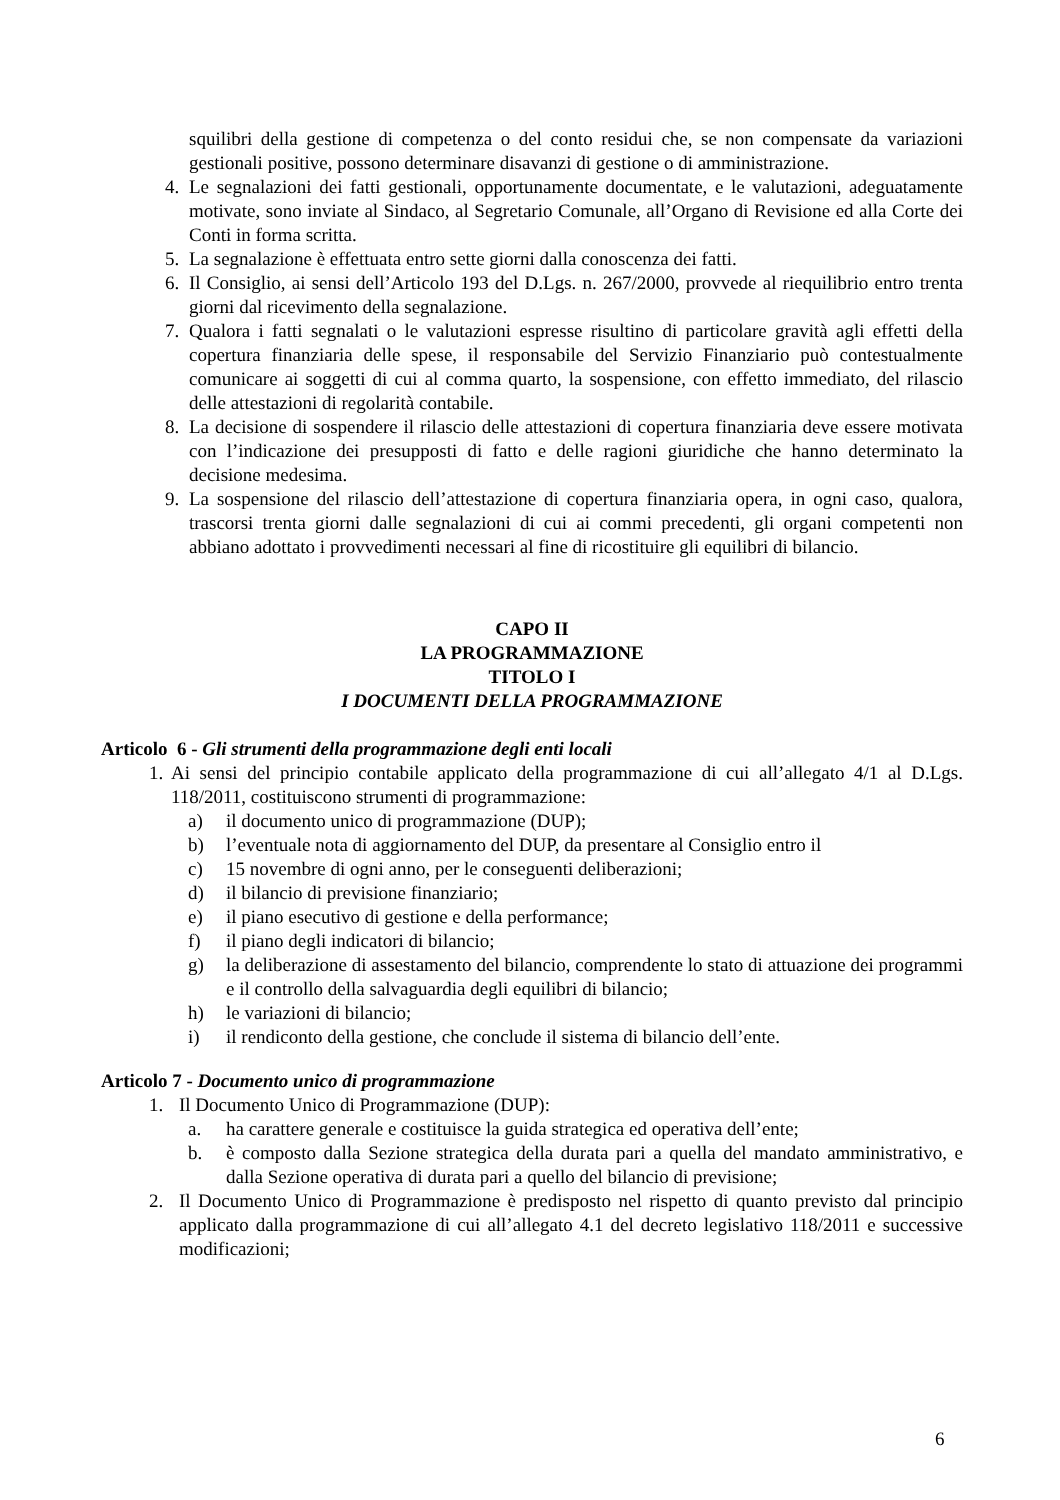squilibri della gestione di competenza o del conto residui che, se non compensate da variazioni gestionali positive, possono determinare disavanzi di gestione o di amministrazione.
4. Le segnalazioni dei fatti gestionali, opportunamente documentate, e le valutazioni, adeguatamente motivate, sono inviate al Sindaco, al Segretario Comunale, all’Organo di Revisione ed alla Corte dei Conti in forma scritta.
5. La segnalazione è effettuata entro sette giorni dalla conoscenza dei fatti.
6. Il Consiglio, ai sensi dell’Articolo 193 del D.Lgs. n. 267/2000, provvede al riequilibrio entro trenta giorni dal ricevimento della segnalazione.
7. Qualora i fatti segnalati o le valutazioni espresse risultino di particolare gravità agli effetti della copertura finanziaria delle spese, il responsabile del Servizio Finanziario può contestualmente comunicare ai soggetti di cui al comma quarto, la sospensione, con effetto immediato, del rilascio delle attestazioni di regolarità contabile.
8. La decisione di sospendere il rilascio delle attestazioni di copertura finanziaria deve essere motivata con l’indicazione dei presupposti di fatto e delle ragioni giuridiche che hanno determinato la decisione medesima.
9. La sospensione del rilascio dell’attestazione di copertura finanziaria opera, in ogni caso, qualora, trascorsi trenta giorni dalle segnalazioni di cui ai commi precedenti, gli organi competenti non abbiano adottato i provvedimenti necessari al fine di ricostituire gli equilibri di bilancio.
CAPO II
LA PROGRAMMAZIONE
TITOLO I
I DOCUMENTI DELLA PROGRAMMAZIONE
Articolo 6 - Gli strumenti della programmazione degli enti locali
1. Ai sensi del principio contabile applicato della programmazione di cui all’allegato 4/1 al D.Lgs. 118/2011, costituiscono strumenti di programmazione:
a) il documento unico di programmazione (DUP);
b) l’eventuale nota di aggiornamento del DUP, da presentare al Consiglio entro il
c) 15 novembre di ogni anno, per le conseguenti deliberazioni;
d) il bilancio di previsione finanziario;
e) il piano esecutivo di gestione e della performance;
f) il piano degli indicatori di bilancio;
g) la deliberazione di assestamento del bilancio, comprendente lo stato di attuazione dei programmi e il controllo della salvaguardia degli equilibri di bilancio;
h) le variazioni di bilancio;
i) il rendiconto della gestione, che conclude il sistema di bilancio dell’ente.
Articolo 7 - Documento unico di programmazione
1. Il Documento Unico di Programmazione (DUP):
a. ha carattere generale e costituisce la guida strategica ed operativa dell’ente;
b. è composto dalla Sezione strategica della durata pari a quella del mandato amministrativo, e dalla Sezione operativa di durata pari a quello del bilancio di previsione;
2. Il Documento Unico di Programmazione è predisposto nel rispetto di quanto previsto dal principio applicato dalla programmazione di cui all’allegato 4.1 del decreto legislativo 118/2011 e successive modificazioni;
6